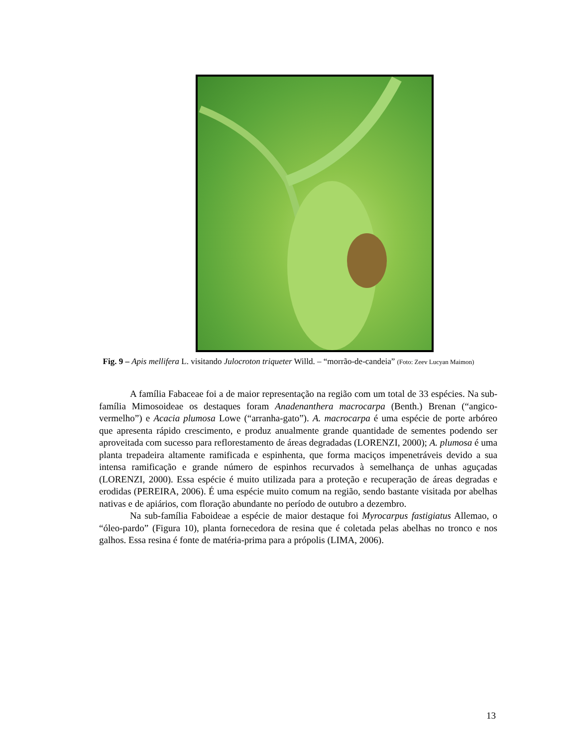Fig. 9 – Apis mellifera L. visitando Julocroton triqueter Willd. – “morrão-de-candeia” (Foto: Zeev Lucyan Maimon)
A família Fabaceae foi a de maior representação na região com um total de 33 espécies. Na sub-família Mimosoideae os destaques foram Anadenanthera macrocarpa (Benth.) Brenan (“angico-vermelho”) e Acacia plumosa Lowe (“arranha-gato”). A. macrocarpa é uma espécie de porte arbóreo que apresenta rápido crescimento, e produz anualmente grande quantidade de sementes podendo ser aproveitada com sucesso para reflorestamento de áreas degradadas (LORENZI, 2000); A. plumosa é uma planta trepadeira altamente ramificada e espinhenta, que forma maciços impenetráveis devido a sua intensa ramificação e grande número de espinhos recurvados à semelhança de unhas aguçadas (LORENZI, 2000). Essa espécie é muito utilizada para a proteção e recuperação de áreas degradas e erodidas (PEREIRA, 2006). É uma espécie muito comum na região, sendo bastante visitada por abelhas nativas e de apiários, com floração abundante no período de outubro a dezembro.
Na sub-família Faboideae a espécie de maior destaque foi Myrocarpus fastigiatus Allemao, o “óleo-pardo” (Figura 10), planta fornecedora de resina que é coletada pelas abelhas no tronco e nos galhos. Essa resina é fonte de matéria-prima para a própolis (LIMA, 2006).
13